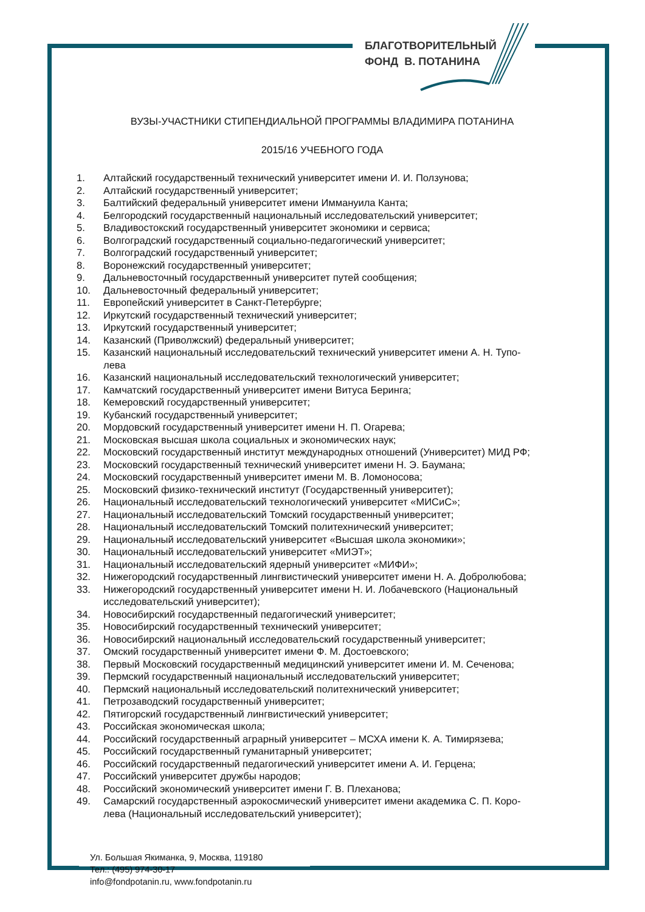БЛАГОТВОРИТЕЛЬНЫЙ
ФОНД В. ПОТАНИНА
ВУЗЫ-УЧАСТНИКИ СТИПЕНДИАЛЬНОЙ ПРОГРАММЫ ВЛАДИМИРА ПОТАНИНА
2015/16 УЧЕБНОГО ГОДА
1. Алтайский государственный технический университет имени И. И. Ползунова;
2. Алтайский государственный университет;
3. Балтийский федеральный университет имени Иммануила Канта;
4. Белгородский государственный национальный исследовательский университет;
5. Владивостокский государственный университет экономики и сервиса;
6. Волгоградский государственный социально-педагогический университет;
7. Волгоградский государственный университет;
8. Воронежский государственный университет;
9. Дальневосточный государственный университет путей сообщения;
10. Дальневосточный федеральный университет;
11. Европейский университет в Санкт-Петербурге;
12. Иркутский государственный технический университет;
13. Иркутский государственный университет;
14. Казанский (Приволжский) федеральный университет;
15. Казанский национальный исследовательский технический университет имени А. Н. Тупо-
лева
16. Казанский национальный исследовательский технологический университет;
17. Камчатский государственный университет имени Витуса Беринга;
18. Кемеровский государственный университет;
19. Кубанский государственный университет;
20. Мордовский государственный университет имени Н. П. Огарева;
21. Московская высшая школа социальных и экономических наук;
22. Московский государственный институт международных отношений (Университет) МИД РФ;
23. Московский государственный технический университет имени Н. Э. Баумана;
24. Московский государственный университет имени М. В. Ломоносова;
25. Московский физико-технический институт (Государственный университет);
26. Национальный исследовательский технологический университет «МИСиС»;
27. Национальный исследовательский Томский государственный университет;
28. Национальный исследовательский Томский политехнический университет;
29. Национальный исследовательский университет «Высшая школа экономики»;
30. Национальный исследовательский университет «МИЭТ»;
31. Национальный исследовательский ядерный университет «МИФИ»;
32. Нижегородский государственный лингвистический университет имени Н. А. Добролюбова;
33. Нижегородский государственный университет имени Н. И. Лобачевского (Национальный
исследовательский университет);
34. Новосибирский государственный педагогический университет;
35. Новосибирский государственный технический университет;
36. Новосибирский национальный исследовательский государственный университет;
37. Омский государственный университет имени Ф. М. Достоевского;
38. Первый Московский государственный медицинский университет имени И. М. Сеченова;
39. Пермский государственный национальный исследовательский университет;
40. Пермский национальный исследовательский политехнический университет;
41. Петрозаводский государственный университет;
42. Пятигорский государственный лингвистический университет;
43. Российская экономическая школа;
44. Российский государственный аграрный университет – МСХА имени К. А. Тимирязева;
45. Российский государственный гуманитарный университет;
46. Российский государственный педагогический университет имени А. И. Герцена;
47. Российский университет дружбы народов;
48. Российский экономический университет имени Г. В. Плеханова;
49. Самарский государственный аэрокосмический университет имени академика С. П. Коро-
лева (Национальный исследовательский университет);
Ул. Большая Якиманка, 9, Москва, 119180
Тел.: (495) 974-30-17
info@fondpotanin.ru, www.fondpotanin.ru